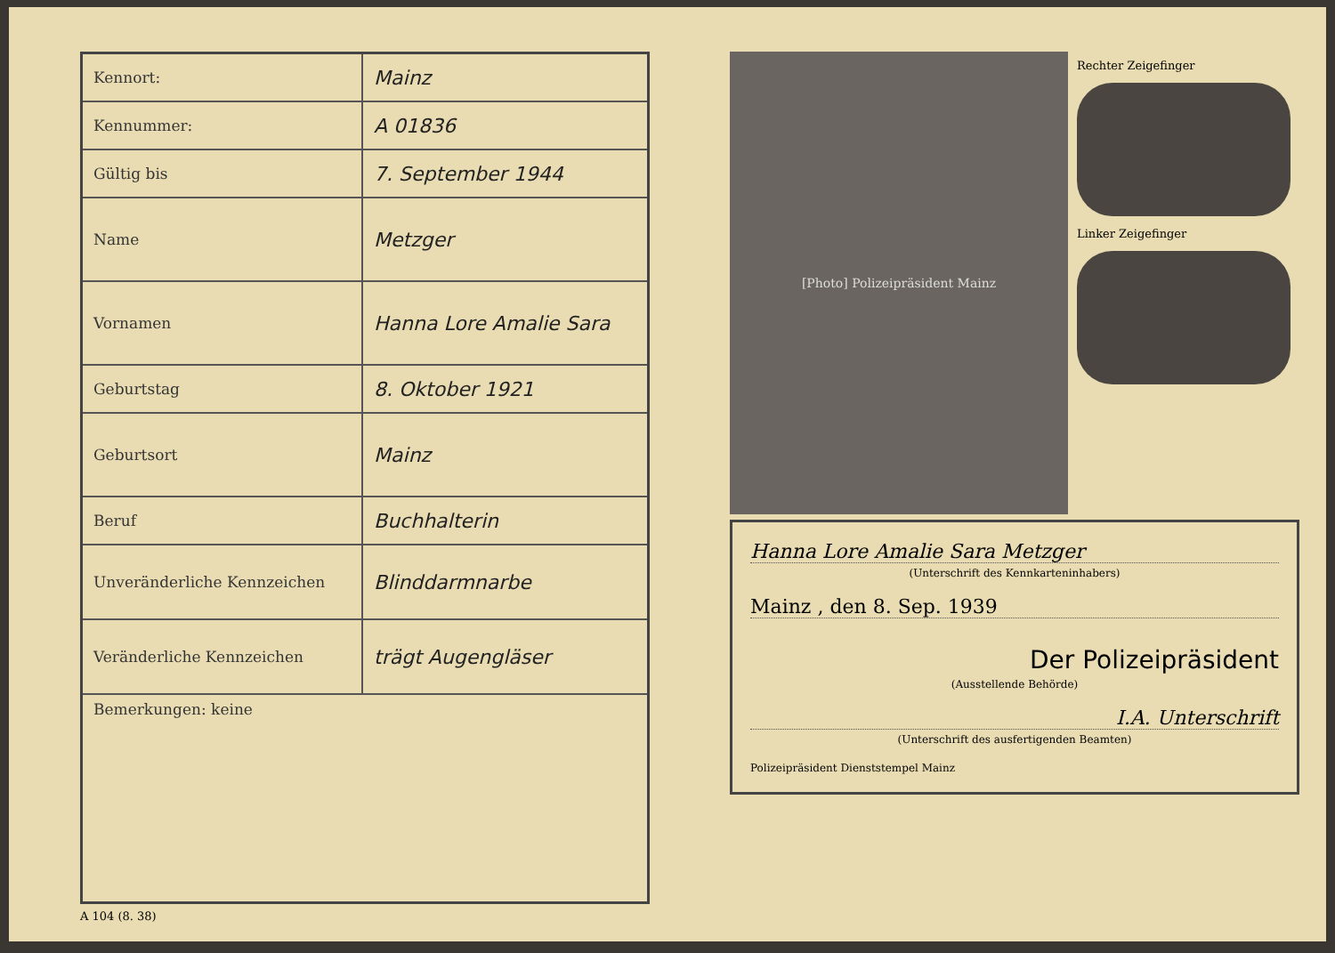| Kennort: | Mainz |
| Kennummer: | A 01836 |
| Gültig bis | 7. September 1944 |
| Name | Metzger |
| Vornamen | Hanna Lore Amalie Sara |
| Geburtstag | 8. Oktober 1921 |
| Geburtsort | Mainz |
| Beruf | Buchhalterin |
| Unveränderliche Kennzeichen | Blinddarmnarbe |
| Veränderliche Kennzeichen | trägt Augengläser |
| Bemerkungen: keine | |
A 104 (8. 38)
[Photo] Polizeipräsident Mainz
Rechter Zeigefinger
Linker Zeigefinger
Hanna Lore Amalie Sara Metzger
(Unterschrift des Kennkarteninhabers)
Mainz , den 8. Sep. 1939
Der Polizeipräsident
(Ausstellende Behörde)
I.A. Unterschrift
(Unterschrift des ausfertigenden Beamten)
Polizeipräsident Dienststempel Mainz